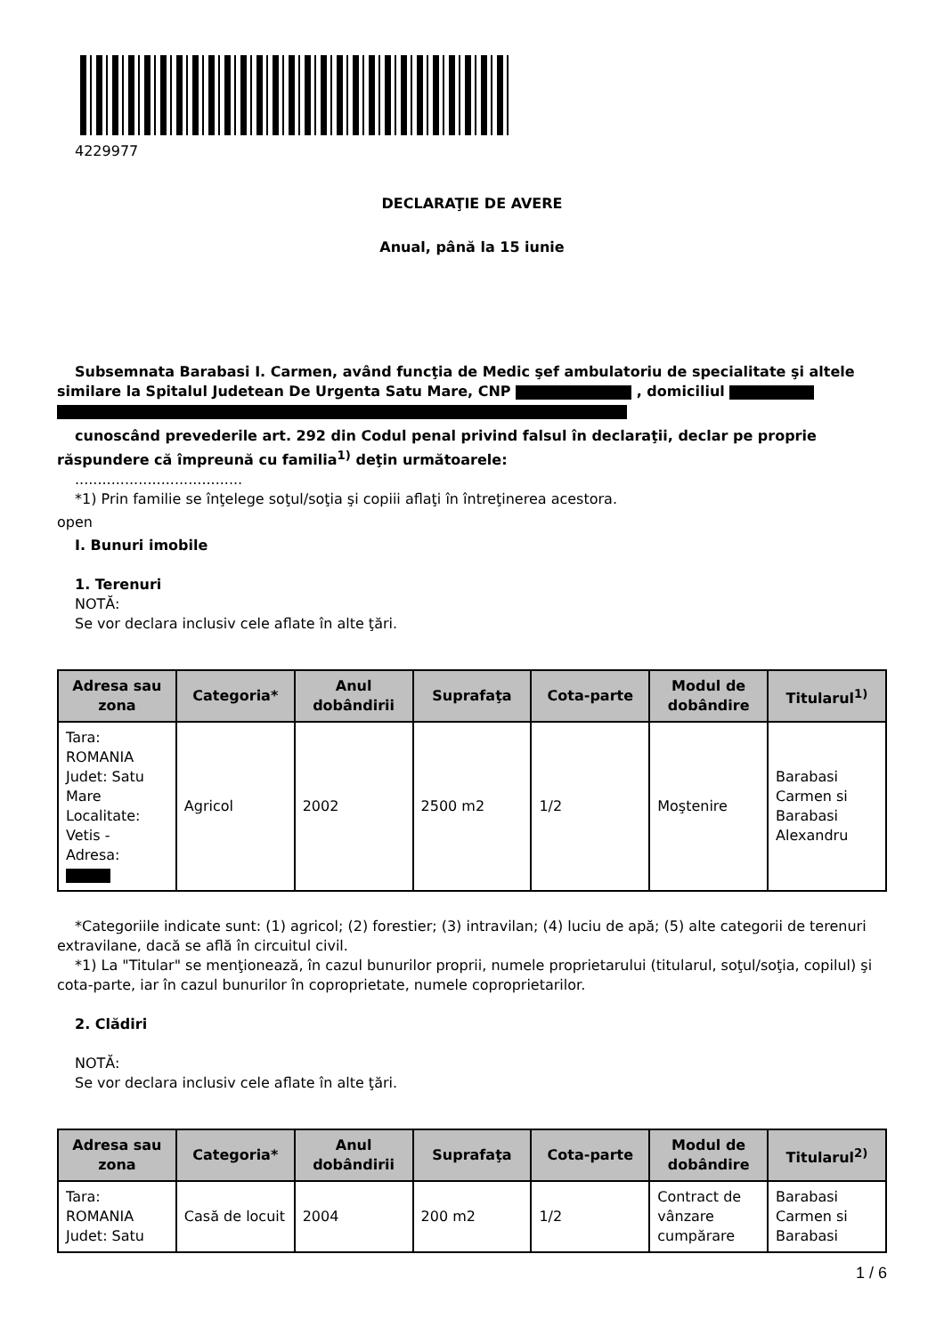4229977
DECLARAŢIE DE AVERE
Anual, până la 15 iunie
Subsemnata Barabasi I. Carmen, având funcţia de Medic şef ambulatoriu de specialitate şi altele similare la Spitalul Judetean De Urgenta Satu Mare, CNP , domiciliul
cunoscând prevederile art. 292 din Codul penal privind falsul în declaraţii, declar pe proprie răspundere că împreună cu familia<sup>1)</sup> deţin următoarele:
.....................................
*1) Prin familie se înţelege soţul/soţia şi copiii aflaţi în întreţinerea acestora.
open
I. Bunuri imobile
1. Terenuri
NOTĂ:
Se vor declara inclusiv cele aflate în alte ţări.
| Adresa sau zona | Categoria* | Anul dobândirii | Suprafaţa | Cota-parte | Modul de dobândire | Titularul<sup>1)</sup> |
| --- | --- | --- | --- | --- | --- | --- |
| Tara: ROMANIA Judet: Satu Mare Localitate: Vetis - Adresa: | Agricol | 2002 | 2500 m2 | 1/2 | Moştenire | Barabasi Carmen si Barabasi Alexandru |
*Categoriile indicate sunt: (1) agricol; (2) forestier; (3) intravilan; (4) luciu de apă; (5) alte categorii de terenuri extravilane, dacă se află în circuitul civil.
*1) La "Titular" se menţionează, în cazul bunurilor proprii, numele proprietarului (titularul, soţul/soţia, copilul) şi cota-parte, iar în cazul bunurilor în coproprietate, numele coproprietarilor.
2. Clădiri
NOTĂ:
Se vor declara inclusiv cele aflate în alte ţări.
| Adresa sau zona | Categoria* | Anul dobândirii | Suprafaţa | Cota-parte | Modul de dobândire | Titularul<sup>2)</sup> |
| --- | --- | --- | --- | --- | --- | --- |
| Tara: ROMANIA Judet: Satu | Casă de locuit | 2004 | 200 m2 | 1/2 | Contract de vânzare cumpărare | Barabasi Carmen si Barabasi |
1 / 6